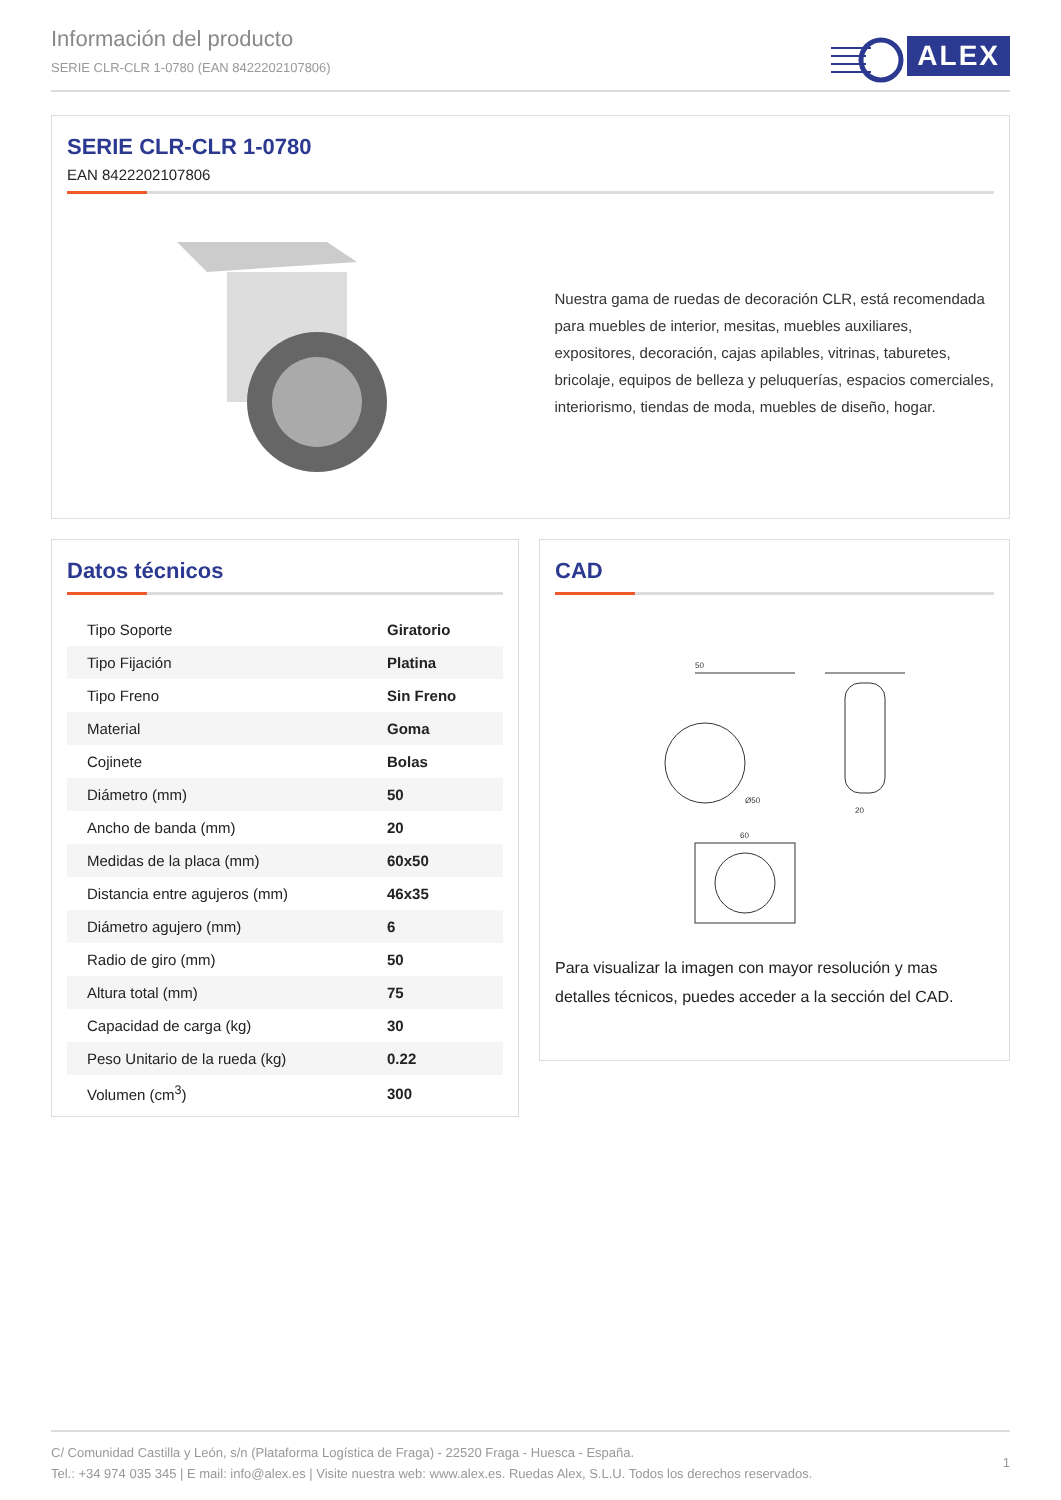Información del producto
SERIE CLR-CLR 1-0780 (EAN 8422202107806)
ALEX
SERIE CLR-CLR 1-0780
EAN 8422202107806
Nuestra gama de ruedas de decoración CLR, está recomendada para muebles de interior, mesitas, muebles auxiliares, expositores, decoración, cajas apilables, vitrinas, taburetes, bricolaje, equipos de belleza y peluquerías, espacios comerciales, interiorismo, tiendas de moda, muebles de diseño, hogar.
Datos técnicos
| Tipo Soporte | Giratorio |
| Tipo Fijación | Platina |
| Tipo Freno | Sin Freno |
| Material | Goma |
| Cojinete | Bolas |
| Diámetro (mm) | 50 |
| Ancho de banda (mm) | 20 |
| Medidas de la placa (mm) | 60x50 |
| Distancia entre agujeros (mm) | 46x35 |
| Diámetro agujero (mm) | 6 |
| Radio de giro (mm) | 50 |
| Altura total (mm) | 75 |
| Capacidad de carga (kg) | 30 |
| Peso Unitario de la rueda (kg) | 0.22 |
| Volumen (cm<sup>3</sup>) | 300 |
CAD
50
Ø50
60
20
Para visualizar la imagen con mayor resolución y mas detalles técnicos, puedes acceder a la sección del CAD.
1
C/ Comunidad Castilla y León, s/n (Plataforma Logística de Fraga) - 22520 Fraga - Huesca - España.
Tel.: +34 974 035 345 | E mail: info@alex.es | Visite nuestra web: www.alex.es. Ruedas Alex, S.L.U. Todos los derechos reservados.